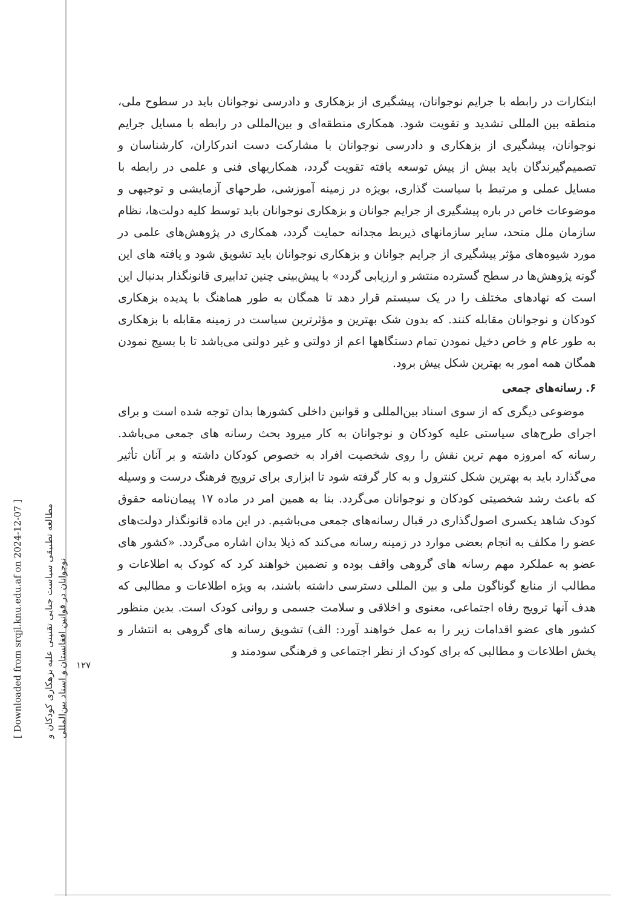[ Downloaded from srqjl.knu.edu.af on 2024-12-07 ]
مطالعه تطبیقی سیاست جنایی تقنینی علیه بزهکاری کودکان و
نوجوانان در قوانین افغانستان و اسناد بین‌المللی
۱۲۷
ابتکارات در رابطه با جرایم نوجوانان، پیشگیری از بزهکاری و دادرسی نوجوانان باید در سطوح ملی، منطقه بین المللی تشدید و تقویت شود. همکاری منطقه‌ای و بین‌المللی در رابطه با مسایل جرایم نوجوانان، پیشگیری از بزهکاری و دادرسی نوجوانان با مشارکت دست اندرکاران، کارشناسان و تصمیم‌گیرندگان باید بیش از پیش توسعه یافته تقویت گردد، همکاریهای فنی و علمی در رابطه با مسایل عملی و مرتبط با سیاست گذاری، بویژه در زمینه آموزشی، طرحهای آزمایشی و توجیهی و موضوعات خاص در باره پیشگیری از جرایم جوانان و بزهکاری نوجوانان باید توسط کلیه دولت‌ها، نظام سازمان ملل متحد، سایر سازمانهای ذیربط مجدانه حمایت گردد، همکاری در پژوهش‌های علمی در مورد شیوه‌های مؤثر پیشگیری از جرایم جوانان و بزهکاری نوجوانان باید تشویق شود و یافته های این گونه پژوهش‌ها در سطح گسترده منتشر و ارزیابی گردد» با پیش‌بینی چنین تدابیری قانونگذار بدنبال این است که نهادهای مختلف را در یک سیستم قرار دهد تا همگان به طور هماهنگ با پدیده بزهکاری کودکان و نوجوانان مقابله کنند. که بدون شک بهترین و مؤثرترین سیاست در زمینه مقابله با بزهکاری به طور عام و خاص دخیل نمودن تمام دستگاهها اعم از دولتی و غیر دولتی می‌باشد تا با بسیج نمودن همگان همه امور به بهترین شکل پیش برود.
۶. رسانه‌های جمعی
موضوعی دیگری که از سوی اسناد بین‌المللی و قوانین داخلی کشورها بدان توجه شده است و برای اجرای طرح‌های سیاستی علیه کودکان و نوجوانان به کار میرود بحث رسانه های جمعی می‌باشد. رسانه که امروزه مهم ترین نقش را روی شخصیت افراد به خصوص کودکان داشته و بر آنان تأثیر می‌گذارد باید به بهترین شکل کنترول و به کار گرفته شود تا ابزاری برای ترویج فرهنگ درست و وسیله که باعث رشد شخصیتی کودکان و نوجوانان می‌گردد. بنا به همین امر در ماده ۱۷ پیمان‌نامه حقوق کودک شاهد یکسری اصول‌گذاری در قبال رسانه‌های جمعی می‌باشیم. در این ماده قانونگذار دولت‌های عضو را مکلف به انجام بعضی موارد در زمینه رسانه می‌کند که ذیلا بدان اشاره می‌گردد. «کشور های عضو به عملکرد مهم رسانه های گروهی واقف بوده و تضمین خواهند کرد که کودک به اطلاعات و مطالب از منابع گوناگون ملی و بین المللی دسترسی داشته باشند، به ویژه اطلاعات و مطالبی که هدف آنها ترویج رفاه اجتماعی، معنوی و اخلاقی و سلامت جسمی و روانی کودک است. بدین منظور کشور های عضو اقدامات زیر را به عمل خواهند آورد: الف) تشویق رسانه های گروهی به انتشار و پخش اطلاعات و مطالبی که برای کودک از نظر اجتماعی و فرهنگی سودمند و